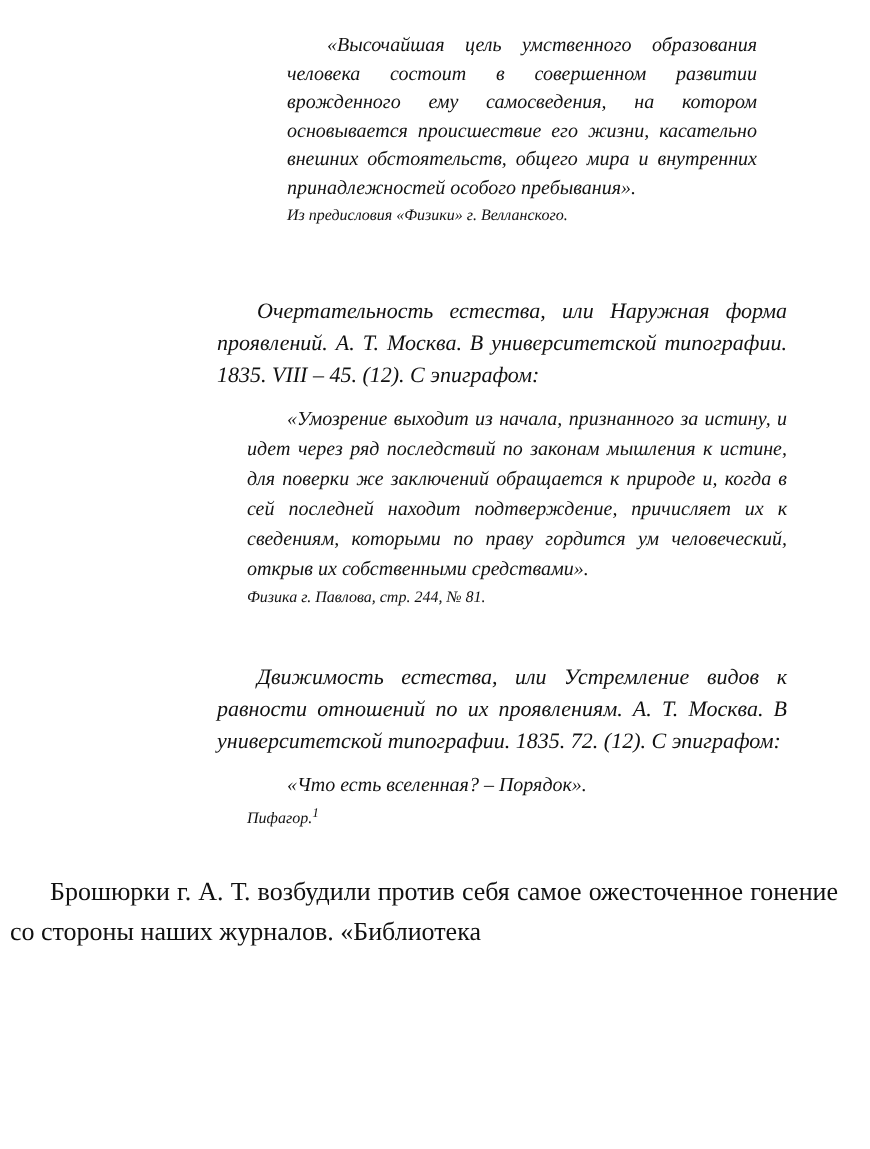«Высочайшая цель умственного образования человека состоит в совершенном развитии врожденного ему самосведения, на котором основывается происшествие его жизни, касательно внешних обстоятельств, общего мира и внутренних принадлежностей особого пребывания».
Из предисловия «Физики» г. Велланского.
Очертательность естества, или Наружная форма проявлений. А. Т. Москва. В университетской типографии. 1835. VIII – 45. (12). С эпиграфом:
«Умозрение выходит из начала, признанного за истину, и идет через ряд последствий по законам мышления к истине, для поверки же заключений обращается к природе и, когда в сей последней находит подтверждение, причисляет их к сведениям, которыми по праву гордится ум человеческий, открыв их собственными средствами».
Физика г. Павлова, стр. 244, № 81.
Движимость естества, или Устремление видов к равности отношений по их проявлениям. А. Т. Москва. В университетской типографии. 1835. 72. (12). С эпиграфом:
«Что есть вселенная? – Порядок».
Пифагор.<sup>1</sup>
Брошюрки г. А. Т. возбудили против себя самое ожесточенное гонение со стороны наших журналов. «Библиотека